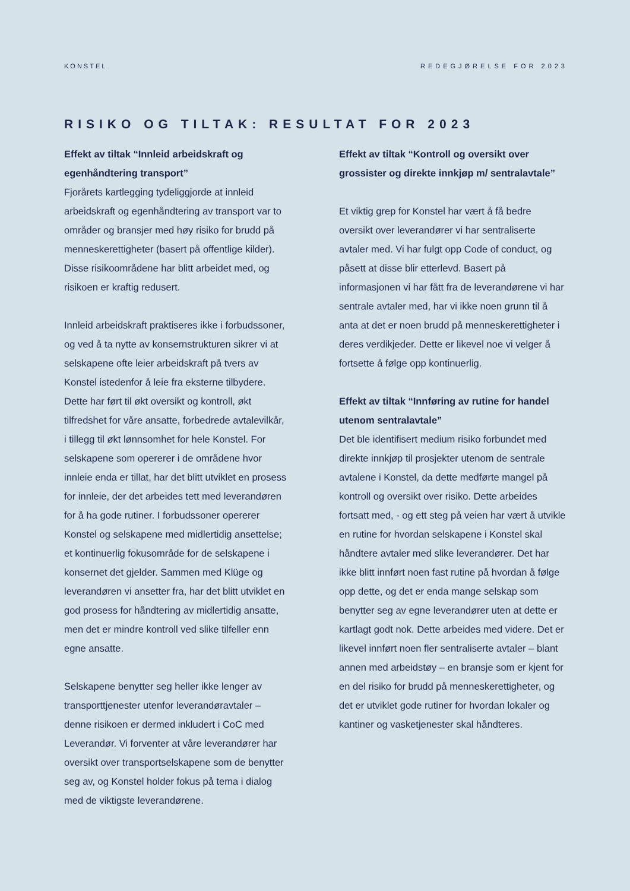KONSTEL REDEGJØRELSE FOR 2023
RISIKO OG TILTAK: RESULTAT FOR 2023
Effekt av tiltak “Innleid arbeidskraft og egenhåndtering transport”
Fjorårets kartlegging tydeliggjorde at innleid arbeidskraft og egenhåndtering av transport var to områder og bransjer med høy risiko for brudd på menneskerettigheter (basert på offentlige kilder). Disse risikoområdene har blitt arbeidet med, og risikoen er kraftig redusert.
Innleid arbeidskraft praktiseres ikke i forbudssoner, og ved å ta nytte av konsernstrukturen sikrer vi at selskapene ofte leier arbeidskraft på tvers av Konstel istedenfor å leie fra eksterne tilbydere. Dette har ført til økt oversikt og kontroll, økt tilfredshet for våre ansatte, forbedrede avtalevilkår, i tillegg til økt lønnsomhet for hele Konstel. For selskapene som opererer i de områdene hvor innleie enda er tillat, har det blitt utviklet en prosess for innleie, der det arbeides tett med leverandøren for å ha gode rutiner. I forbudssoner opererer Konstel og selskapene med midlertidig ansettelse; et kontinuerlig fokusområde for de selskapene i konsernet det gjelder. Sammen med Klüge og leverandøren vi ansetter fra, har det blitt utviklet en god prosess for håndtering av midlertidig ansatte, men det er mindre kontroll ved slike tilfeller enn egne ansatte.
Selskapene benytter seg heller ikke lenger av transporttjenester utenfor leverandøravtaler – denne risikoen er dermed inkludert i CoC med Leverandør. Vi forventer at våre leverandører har oversikt over transportselskapene som de benytter seg av, og Konstel holder fokus på tema i dialog med de viktigste leverandørene.
Effekt av tiltak “Kontroll og oversikt over grossister og direkte innkjøp m/ sentralavtale”
Et viktig grep for Konstel har vært å få bedre oversikt over leverandører vi har sentraliserte avtaler med. Vi har fulgt opp Code of conduct, og påsett at disse blir etterlevd. Basert på informasjonen vi har fått fra de leverandørene vi har sentrale avtaler med, har vi ikke noen grunn til å anta at det er noen brudd på menneskerettigheter i deres verdikjeder. Dette er likevel noe vi velger å fortsette å følge opp kontinuerlig.
Effekt av tiltak “Innføring av rutine for handel utenom sentralavtale”
Det ble identifisert medium risiko forbundet med direkte innkjøp til prosjekter utenom de sentrale avtalene i Konstel, da dette medførte mangel på kontroll og oversikt over risiko. Dette arbeides fortsatt med, - og ett steg på veien har vært å utvikle en rutine for hvordan selskapene i Konstel skal håndtere avtaler med slike leverandører. Det har ikke blitt innført noen fast rutine på hvordan å følge opp dette, og det er enda mange selskap som benytter seg av egne leverandører uten at dette er kartlagt godt nok. Dette arbeides med videre. Det er likevel innført noen fler sentraliserte avtaler – blant annen med arbeidstøy – en bransje som er kjent for en del risiko for brudd på menneskerettigheter, og det er utviklet gode rutiner for hvordan lokaler og kantiner og vasketjenester skal håndteres.